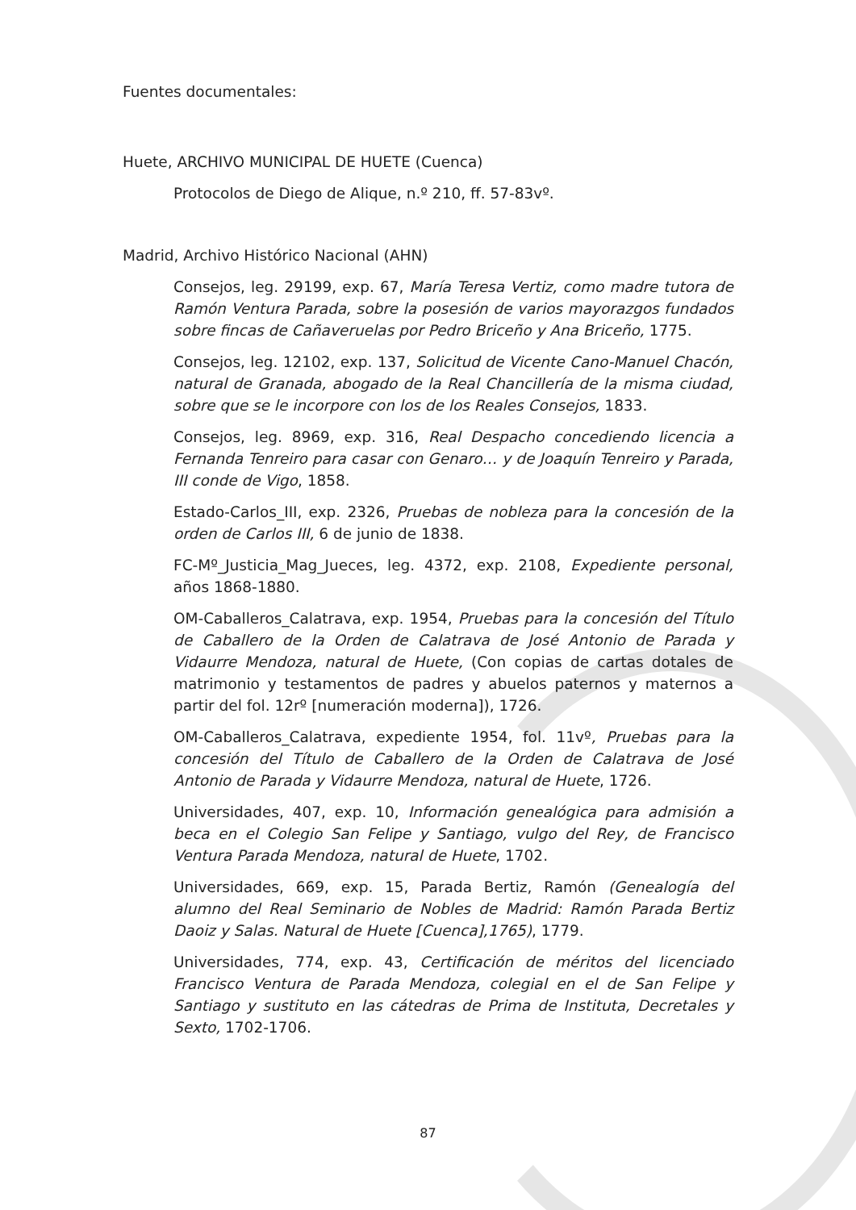Fuentes documentales:
Huete, ARCHIVO MUNICIPAL DE HUETE (Cuenca)
Protocolos de Diego de Alique, n.º 210, ff. 57-83vº.
Madrid, Archivo Histórico Nacional (AHN)
Consejos, leg. 29199, exp. 67, María Teresa Vertiz, como madre tutora de Ramón Ventura Parada, sobre la posesión de varios mayorazgos fundados sobre fincas de Cañaveruelas por Pedro Briceño y Ana Briceño, 1775.
Consejos, leg. 12102, exp. 137, Solicitud de Vicente Cano-Manuel Chacón, natural de Granada, abogado de la Real Chancillería de la misma ciudad, sobre que se le incorpore con los de los Reales Consejos, 1833.
Consejos, leg. 8969, exp. 316, Real Despacho concediendo licencia a Fernanda Tenreiro para casar con Genaro… y de Joaquín Tenreiro y Parada, III conde de Vigo, 1858.
Estado-Carlos_III, exp. 2326, Pruebas de nobleza para la concesión de la orden de Carlos III, 6 de junio de 1838.
FC-Mº_Justicia_Mag_Jueces, leg. 4372, exp. 2108, Expediente personal, años 1868-1880.
OM-Caballeros_Calatrava, exp. 1954, Pruebas para la concesión del Título de Caballero de la Orden de Calatrava de José Antonio de Parada y Vidaurre Mendoza, natural de Huete, (Con copias de cartas dotales de matrimonio y testamentos de padres y abuelos paternos y maternos a partir del fol. 12rº [numeración moderna]), 1726.
OM-Caballeros_Calatrava, expediente 1954, fol. 11vº, Pruebas para la concesión del Título de Caballero de la Orden de Calatrava de José Antonio de Parada y Vidaurre Mendoza, natural de Huete, 1726.
Universidades, 407, exp. 10, Información genealógica para admisión a beca en el Colegio San Felipe y Santiago, vulgo del Rey, de Francisco Ventura Parada Mendoza, natural de Huete, 1702.
Universidades, 669, exp. 15, Parada Bertiz, Ramón (Genealogía del alumno del Real Seminario de Nobles de Madrid: Ramón Parada Bertiz Daoiz y Salas. Natural de Huete [Cuenca],1765), 1779.
Universidades, 774, exp. 43, Certificación de méritos del licenciado Francisco Ventura de Parada Mendoza, colegial en el de San Felipe y Santiago y sustituto en las cátedras de Prima de Instituta, Decretales y Sexto, 1702-1706.
87